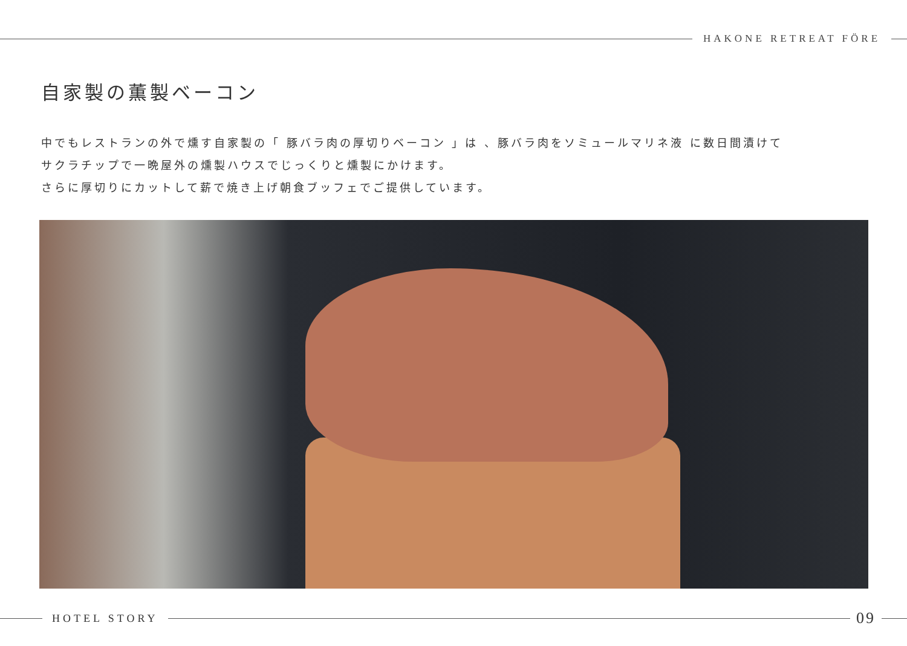HAKONE RETREAT FÖRE
自家製の薫製ベーコン
中でもレストランの外で燻す自家製の「 豚バラ肉の厚切りベーコン 」は 、豚バラ肉をソミュールマリネ液 に数日間漬けて
サクラチップで一晩屋外の燻製ハウスでじっくりと燻製にかけます。
さらに厚切りにカットして薪で焼き上げ朝食ブッフェでご提供しています。
HOTEL STORY
09